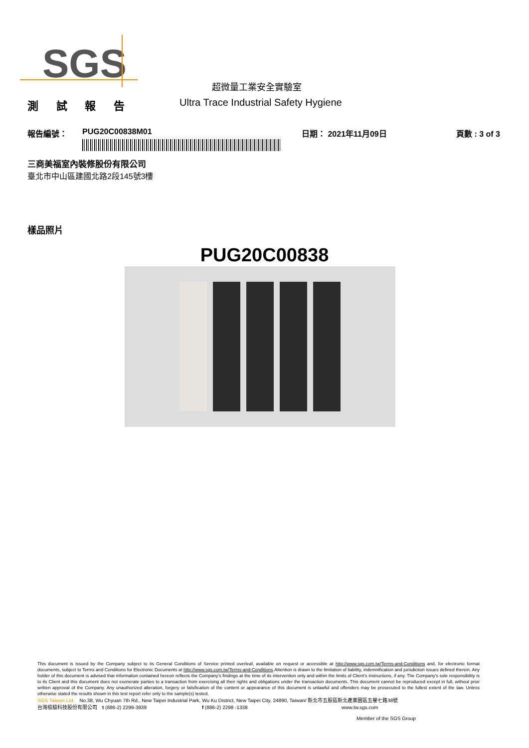SGS
超微量工業安全實驗室
測 試 報 告 Ultra Trace Industrial Safety Hygiene
報告編號： PUG20C00838M01 日期： 2021年11月09日 頁數 : 3 of 3
三商美福室內裝修股份有限公司
臺北市中山區建國北路2段145號3樓
樣品照片
PUG20C00838
This document is issued by the Company subject to its General Conditions of Service printed overleaf, available on request or accessible at http://www.sgs.com.tw/Terms-and-Conditions and, for electronic format documents, subject to Terms and Conditions for Electronic Documents at http://www.sgs.com.tw/Terms-and-Conditions.Attention is drawn to the limitation of liability, indemnification and jurisdiction issues defined therein. Any holder of this document is advised that information contained hereon reflects the Company's findings at the time of its intervention only and within the limits of Client's instructions, if any. The Company's sole responsibility is to its Client and this document does not exonerate parties to a transaction from exercising all their rights and obligations under the transaction documents. This document cannot be reproduced except in full, without prior written approval of the Company. Any unauthorized alteration, forgery or falsification of the content or appearance of this document is unlawful and offenders may be prosecuted to the fullest extent of the law. Unless otherwise stated the results shown in this test report refer only to the sample(s) tested.
SGS Taiwan Ltd. No.38, Wu Chyuan 7th Rd., New Taipei Industrial Park, Wu Ku District, New Taipei City, 24890, Taiwan/ 新北市五股區新北產業園區五權七路38號
台灣檢驗科技股份有限公司 t (886-2) 2299-3939 f (886-2) 2298 -1338 www.tw.sgs.com
Member of the SGS Group